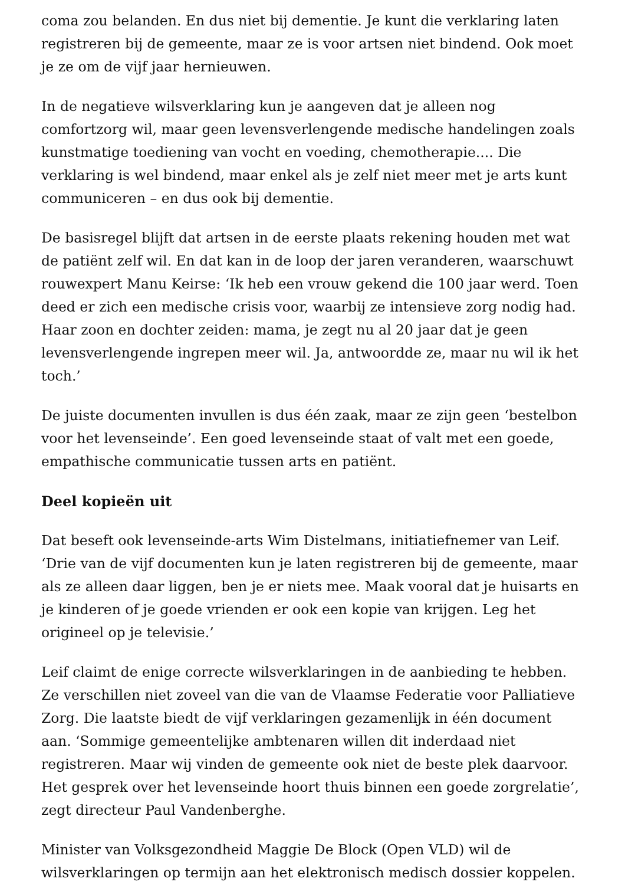coma zou belanden. En dus niet bij dementie. Je kunt die verklaring laten registreren bij de gemeente, maar ze is voor artsen niet bindend. Ook moet je ze om de vijf jaar hernieuwen.
In de negatieve wilsverklaring kun je aangeven dat je alleen nog comfortzorg wil, maar geen levensverlengende medische handelingen zoals kunstmatige toediening van vocht en voeding, chemotherapie.... Die verklaring is wel bindend, maar enkel als je zelf niet meer met je arts kunt communiceren – en dus ook bij dementie.
De basisregel blijft dat artsen in de eerste plaats rekening houden met wat de patiënt zelf wil. En dat kan in de loop der jaren veranderen, waarschuwt rouwexpert Manu Keirse: ‘Ik heb een vrouw gekend die 100 jaar werd. Toen deed er zich een medische crisis voor, waarbij ze intensieve zorg nodig had. Haar zoon en dochter zeiden: mama, je zegt nu al 20 jaar dat je geen levensverlengende ingrepen meer wil. Ja, antwoordde ze, maar nu wil ik het toch.’
De juiste documenten invullen is dus één zaak, maar ze zijn geen ‘bestelbon voor het levenseinde’. Een goed levenseinde staat of valt met een goede, empathische communicatie tussen arts en patiënt.
Deel kopieën uit
Dat beseft ook levenseinde-arts Wim Distelmans, initiatiefnemer van Leif. ‘Drie van de vijf documenten kun je laten registreren bij de gemeente, maar als ze alleen daar liggen, ben je er niets mee. Maak vooral dat je huisarts en je kinderen of je goede vrienden er ook een kopie van krijgen. Leg het origineel op je televisie.’
Leif claimt de enige correcte wilsverklaringen in de aanbieding te hebben. Ze verschillen niet zoveel van die van de Vlaamse Federatie voor Palliatieve Zorg. Die laatste biedt de vijf verklaringen gezamenlijk in één document aan. ‘Sommige gemeentelijke ambtenaren willen dit inderdaad niet registreren. Maar wij vinden de gemeente ook niet de beste plek daarvoor. Het gesprek over het levenseinde hoort thuis binnen een goede zorgrelatie’, zegt directeur Paul Vandenberghe.
Minister van Volksgezondheid Maggie De Block (Open VLD) wil de wilsverklaringen op termijn aan het elektronisch medisch dossier koppelen.